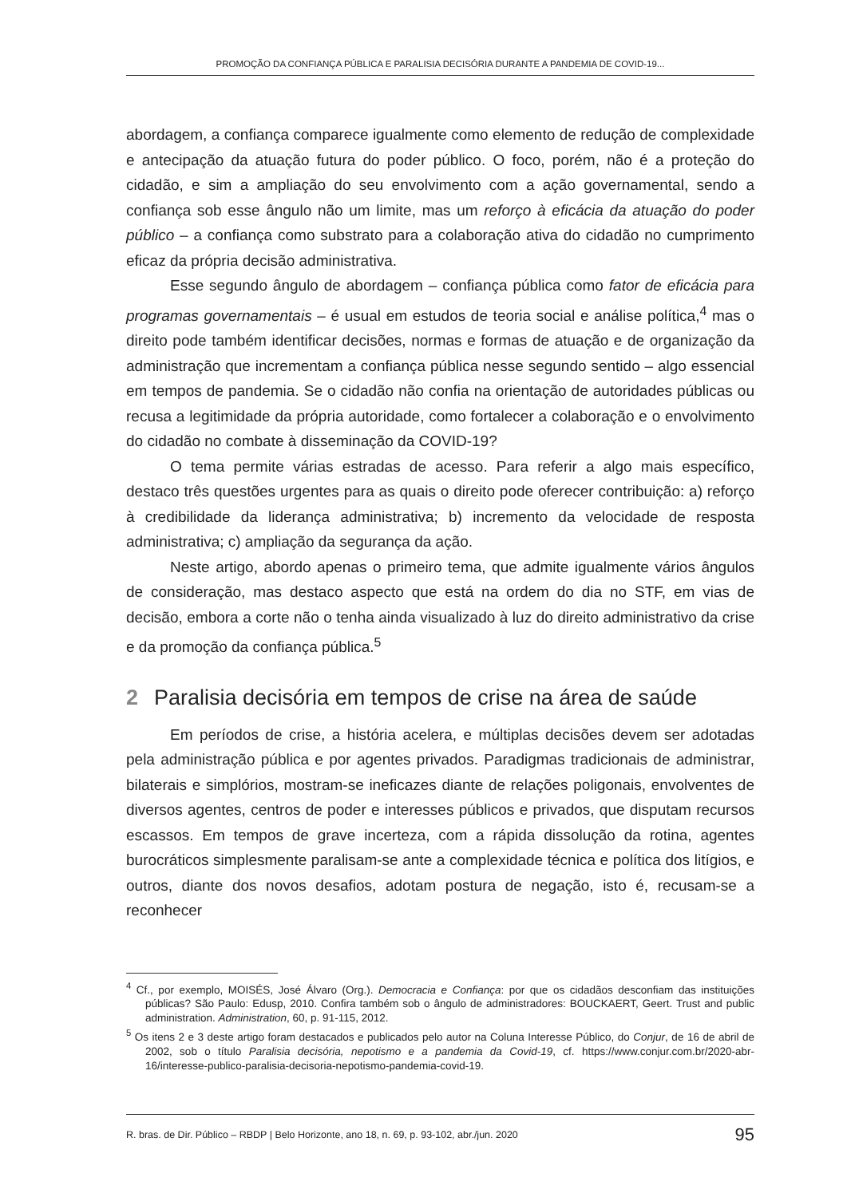PROMOÇÃO DA CONFIANÇA PÚBLICA E PARALISIA DECISÓRIA DURANTE A PANDEMIA DE COVID-19...
abordagem, a confiança comparece igualmente como elemento de redução de complexidade e antecipação da atuação futura do poder público. O foco, porém, não é a proteção do cidadão, e sim a ampliação do seu envolvimento com a ação governamental, sendo a confiança sob esse ângulo não um limite, mas um reforço à eficácia da atuação do poder público – a confiança como substrato para a colaboração ativa do cidadão no cumprimento eficaz da própria decisão administrativa.
Esse segundo ângulo de abordagem – confiança pública como fator de eficácia para programas governamentais – é usual em estudos de teoria social e análise política,<sup>4</sup> mas o direito pode também identificar decisões, normas e formas de atuação e de organização da administração que incrementam a confiança pública nesse segundo sentido – algo essencial em tempos de pandemia. Se o cidadão não confia na orientação de autoridades públicas ou recusa a legitimidade da própria autoridade, como fortalecer a colaboração e o envolvimento do cidadão no combate à disseminação da COVID-19?
O tema permite várias estradas de acesso. Para referir a algo mais específico, destaco três questões urgentes para as quais o direito pode oferecer contribuição: a) reforço à credibilidade da liderança administrativa; b) incremento da velocidade de resposta administrativa; c) ampliação da segurança da ação.
Neste artigo, abordo apenas o primeiro tema, que admite igualmente vários ângulos de consideração, mas destaco aspecto que está na ordem do dia no STF, em vias de decisão, embora a corte não o tenha ainda visualizado à luz do direito administrativo da crise e da promoção da confiança pública.<sup>5</sup>
2 Paralisia decisória em tempos de crise na área de saúde
Em períodos de crise, a história acelera, e múltiplas decisões devem ser adotadas pela administração pública e por agentes privados. Paradigmas tradicionais de administrar, bilaterais e simplórios, mostram-se ineficazes diante de relações poligonais, envolventes de diversos agentes, centros de poder e interesses públicos e privados, que disputam recursos escassos. Em tempos de grave incerteza, com a rápida dissolução da rotina, agentes burocráticos simplesmente paralisam-se ante a complexidade técnica e política dos litígios, e outros, diante dos novos desafios, adotam postura de negação, isto é, recusam-se a reconhecer
<sup>4</sup> Cf., por exemplo, MOISÉS, José Álvaro (Org.). Democracia e Confiança: por que os cidadãos desconfiam das instituições públicas? São Paulo: Edusp, 2010. Confira também sob o ângulo de administradores: BOUCKAERT, Geert. Trust and public administration. Administration, 60, p. 91-115, 2012.
<sup>5</sup> Os itens 2 e 3 deste artigo foram destacados e publicados pelo autor na Coluna Interesse Público, do Conjur, de 16 de abril de 2002, sob o título Paralisia decisória, nepotismo e a pandemia da Covid-19, cf. https://www.conjur.com.br/2020-abr-16/interesse-publico-paralisia-decisoria-nepotismo-pandemia-covid-19.
R. bras. de Dir. Público – RBDP | Belo Horizonte, ano 18, n. 69, p. 93-102, abr./jun. 2020 95